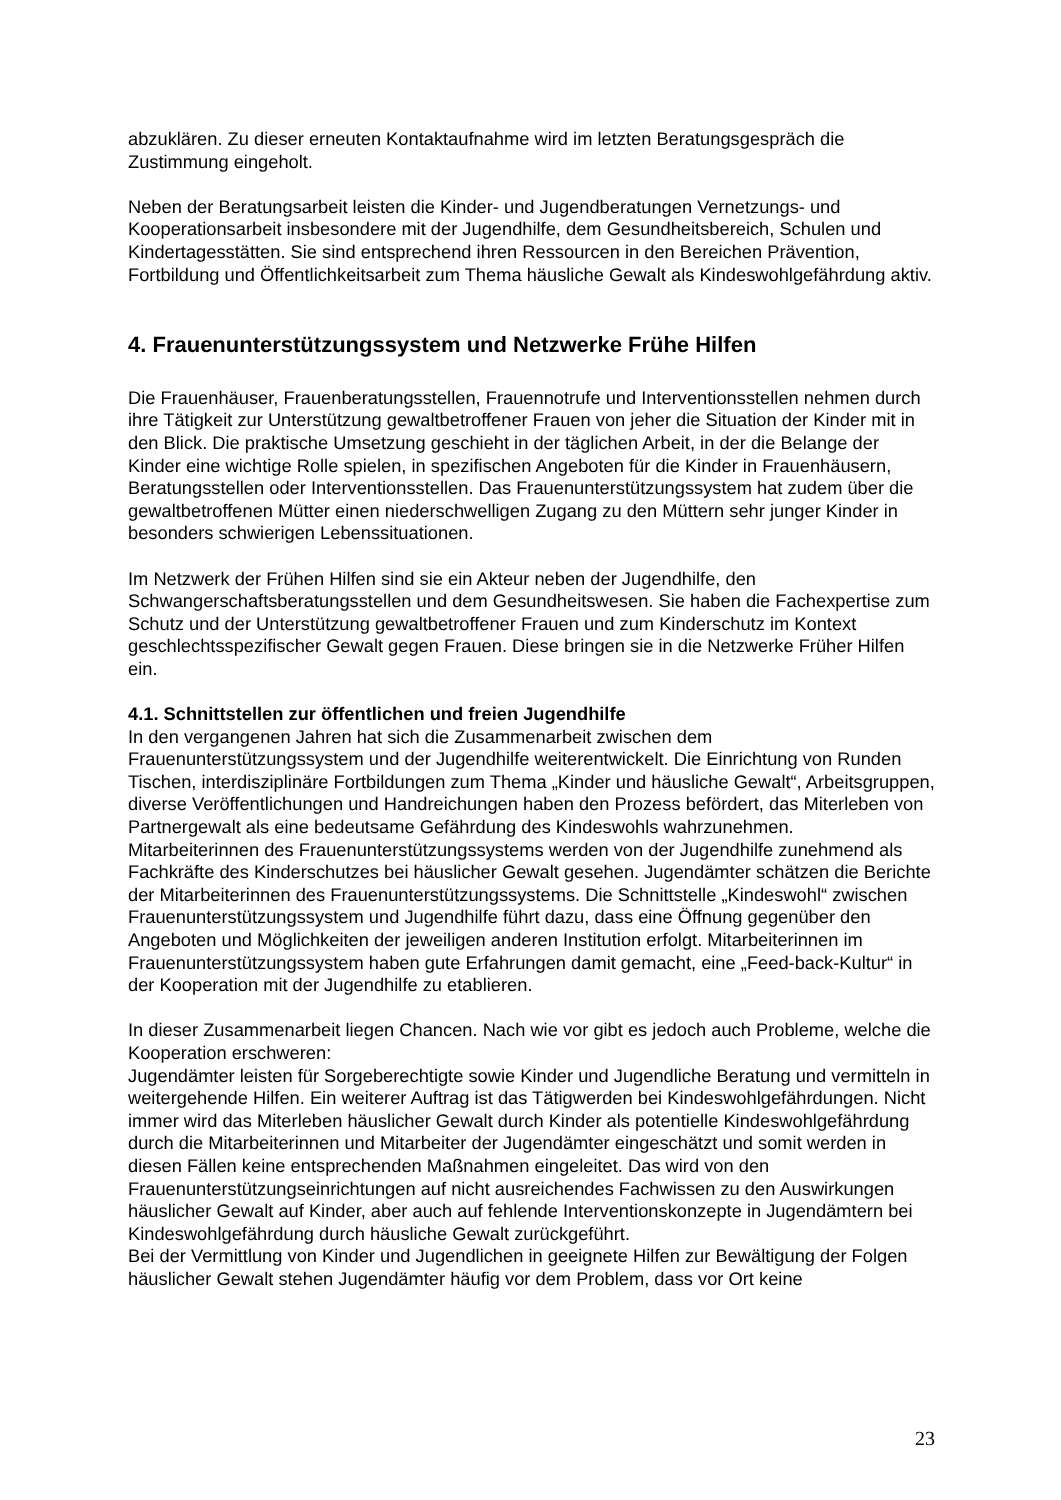abzuklären. Zu dieser erneuten Kontaktaufnahme wird im letzten Beratungsgespräch die Zustimmung eingeholt.
Neben der Beratungsarbeit leisten die Kinder- und Jugendberatungen Vernetzungs- und Kooperationsarbeit insbesondere mit der Jugendhilfe, dem Gesundheitsbereich, Schulen und Kindertagesstätten. Sie sind entsprechend ihren Ressourcen in den Bereichen Prävention, Fortbildung und Öffentlichkeitsarbeit zum Thema häusliche Gewalt als Kindeswohlgefährdung aktiv.
4. Frauenunterstützungssystem und Netzwerke Frühe Hilfen
Die Frauenhäuser, Frauenberatungsstellen, Frauennotrufe und Interventionsstellen nehmen durch ihre Tätigkeit zur Unterstützung gewaltbetroffener Frauen von jeher die Situation der Kinder mit in den Blick. Die praktische Umsetzung geschieht in der täglichen Arbeit, in der die Belange der Kinder eine wichtige Rolle spielen, in spezifischen Angeboten für die Kinder in Frauenhäusern, Beratungsstellen oder Interventionsstellen. Das Frauenunterstützungssystem hat zudem über die gewaltbetroffenen Mütter einen niederschwelligen Zugang zu den Müttern sehr junger Kinder in besonders schwierigen Lebenssituationen.
Im Netzwerk der Frühen Hilfen sind sie ein Akteur neben der Jugendhilfe, den Schwangerschaftsberatungsstellen und dem Gesundheitswesen. Sie haben die Fachexpertise zum Schutz und der Unterstützung gewaltbetroffener Frauen und zum Kinderschutz im Kontext geschlechtsspezifischer Gewalt gegen Frauen. Diese bringen sie in die Netzwerke Früher Hilfen ein.
4.1. Schnittstellen zur öffentlichen und freien Jugendhilfe
In den vergangenen Jahren hat sich die Zusammenarbeit zwischen dem Frauenunterstützungssystem und der Jugendhilfe weiterentwickelt. Die Einrichtung von Runden Tischen, interdisziplinäre Fortbildungen zum Thema „Kinder und häusliche Gewalt“, Arbeitsgruppen, diverse Veröffentlichungen und Handreichungen haben den Prozess befördert, das Miterleben von Partnergewalt als eine bedeutsame Gefährdung des Kindeswohls wahrzunehmen.
Mitarbeiterinnen des Frauenunterstützungssystems werden von der Jugendhilfe zunehmend als Fachkräfte des Kinderschutzes bei häuslicher Gewalt gesehen. Jugendämter schätzen die Berichte der Mitarbeiterinnen des Frauenunterstützungssystems. Die Schnittstelle „Kindeswohl“ zwischen Frauenunterstützungssystem und Jugendhilfe führt dazu, dass eine Öffnung gegenüber den Angeboten und Möglichkeiten der jeweiligen anderen Institution erfolgt. Mitarbeiterinnen im Frauenunterstützungssystem haben gute Erfahrungen damit gemacht, eine „Feed-back-Kultur“ in der Kooperation mit der Jugendhilfe zu etablieren.
In dieser Zusammenarbeit liegen Chancen. Nach wie vor gibt es jedoch auch Probleme, welche die Kooperation erschweren:
Jugendämter leisten für Sorgeberechtigte sowie Kinder und Jugendliche Beratung und vermitteln in weitergehende Hilfen. Ein weiterer Auftrag ist das Tätigwerden bei Kindeswohlgefährdungen. Nicht immer wird das Miterleben häuslicher Gewalt durch Kinder als potentielle Kindeswohlgefährdung durch die Mitarbeiterinnen und Mitarbeiter der Jugendämter eingeschätzt und somit werden in diesen Fällen keine entsprechenden Maßnahmen eingeleitet. Das wird von den Frauenunterstützungseinrichtungen auf nicht ausreichendes Fachwissen zu den Auswirkungen häuslicher Gewalt auf Kinder, aber auch auf fehlende Interventionskonzepte in Jugendämtern bei Kindeswohlgefährdung durch häusliche Gewalt zurückgeführt.
Bei der Vermittlung von Kinder und Jugendlichen in geeignete Hilfen zur Bewältigung der Folgen häuslicher Gewalt stehen Jugendämter häufig vor dem Problem, dass vor Ort keine
23